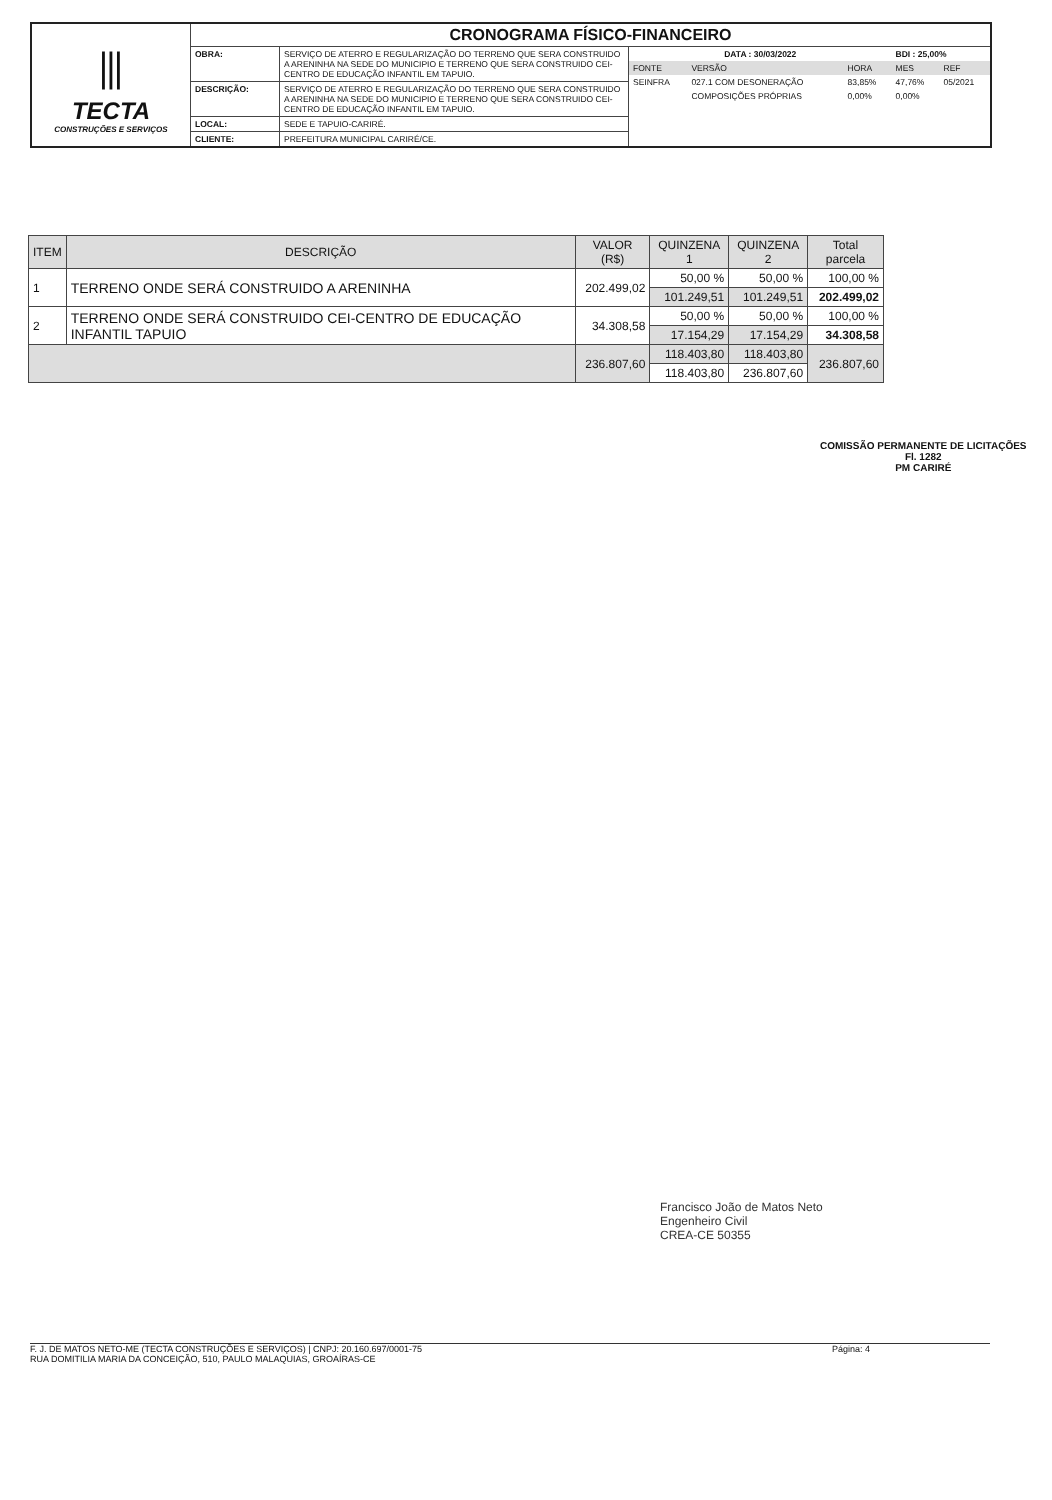| ⫼ TECTA CONSTRUÇÕES E SERVIÇOS | CRONOGRAMA FÍSICO-FINANCEIRO | | |
| | OBRA: | SERVIÇO DE ATERRO E REGULARIZAÇÃO DO TERRENO QUE SERA CONSTRUIDO A ARENINHA NA SEDE DO MUNICIPIO E TERRENO QUE SERA CONSTRUIDO CEI-CENTRO DE EDUCAÇÃO INFANTIL EM TAPUIO. | / DATA : 30/03/2022 / / / BDI : 25,00% / / / FONTE / VERSÃO / HORA / MES / REF / / SEINFRA / 027.1 COM DESONERAÇÃO / 83,85% / 47,76% / 05/2021 / / / COMPOSIÇÕES PRÓPRIAS / 0,00% / 0,00% / / |
| | DESCRIÇÃO: | SERVIÇO DE ATERRO E REGULARIZAÇÃO DO TERRENO QUE SERA CONSTRUIDO A ARENINHA NA SEDE DO MUNICIPIO E TERRENO QUE SERA CONSTRUIDO CEI-CENTRO DE EDUCAÇÃO INFANTIL EM TAPUIO. | |
| | LOCAL: | SEDE E TAPUIO-CARIRÉ. | |
| | CLIENTE: | PREFEITURA MUNICIPAL CARIRÉ/CE. | |
| ITEM | DESCRIÇÃO | VALOR (R$) | QUINZENA 1 | QUINZENA 2 | Total parcela |
| --- | --- | --- | --- | --- | --- |
| 1 | TERRENO ONDE SERÁ CONSTRUIDO A ARENINHA | 202.499,02 | 50,00 % | 50,00 % | 100,00 % |
| | | | 101.249,51 | 101.249,51 | 202.499,02 |
| 2 | TERRENO ONDE SERÁ CONSTRUIDO CEI-CENTRO DE EDUCAÇÃO INFANTIL TAPUIO | 34.308,58 | 50,00 % | 50,00 % | 100,00 % |
| | | | 17.154,29 | 17.154,29 | 34.308,58 |
| | | 236.807,60 | 118.403,80 | 118.403,80 | 236.807,60 |
| | | | 118.403,80 | 236.807,60 | |
COMISSÃO PERMANENTE DE LICITAÇÕES
Fl. 1282
PM CARIRÉ
Francisco João de Matos Neto
Engenheiro Civil
CREA-CE 50355
F. J. DE MATOS NETO-ME (TECTA CONSTRUÇÕES E SERVIÇOS) | CNPJ: 20.160.697/0001-75
RUA DOMITILIA MARIA DA CONCEIÇÃO, 510, PAULO MALAQUIAS, GROAÍRAS-CE
Página: 4